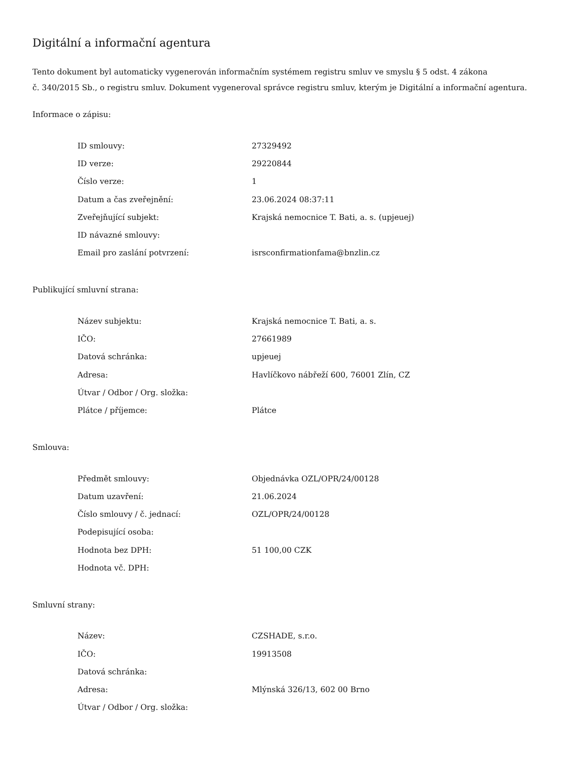Digitální a informační agentura
Tento dokument byl automaticky vygenerován informačním systémem registru smluv ve smyslu § 5 odst. 4 zákona
č. 340/2015 Sb., o registru smluv. Dokument vygeneroval správce registru smluv, kterým je Digitální a informační agentura.
Informace o zápisu:
| ID smlouvy: | 27329492 |
| ID verze: | 29220844 |
| Číslo verze: | 1 |
| Datum a čas zveřejnění: | 23.06.2024 08:37:11 |
| Zveřejňující subjekt: | Krajská nemocnice T. Bati, a. s. (upjeuej) |
| ID návazné smlouvy: | |
| Email pro zaslání potvrzení: | isrsconfirmationfama@bnzlin.cz |
Publikující smluvní strana:
| Název subjektu: | Krajská nemocnice T. Bati, a. s. |
| IČO: | 27661989 |
| Datová schránka: | upjeuej |
| Adresa: | Havlíčkovo nábřeží 600, 76001 Zlín, CZ |
| Útvar / Odbor / Org. složka: | |
| Plátce / příjemce: | Plátce |
Smlouva:
| Předmět smlouvy: | Objednávka OZL/OPR/24/00128 |
| Datum uzavření: | 21.06.2024 |
| Číslo smlouvy / č. jednací: | OZL/OPR/24/00128 |
| Podepisující osoba: | |
| Hodnota bez DPH: | 51 100,00 CZK |
| Hodnota vč. DPH: | |
Smluvní strany:
| Název: | CZSHADE, s.r.o. |
| IČO: | 19913508 |
| Datová schránka: | |
| Adresa: | Mlýnská 326/13, 602 00 Brno |
| Útvar / Odbor / Org. složka: | |